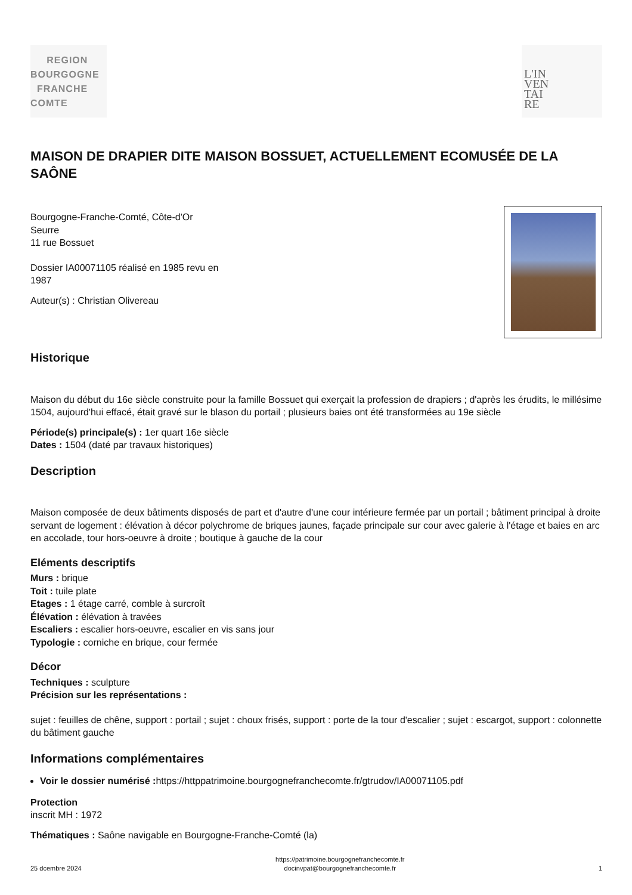REGION
BOURGOGNE
FRANCHE
COMTE
L'IN
VEN
TAI
RE
MAISON DE DRAPIER DITE MAISON BOSSUET, ACTUELLEMENT ECOMUSÉE DE LA SAÔNE
Bourgogne-Franche-Comté, Côte-d'Or
Seurre
11 rue Bossuet
Dossier IA00071105 réalisé en 1985 revu en 1987
Auteur(s) : Christian Olivereau
Historique
Maison du début du 16e siècle construite pour la famille Bossuet qui exerçait la profession de drapiers ; d'après les érudits, le millésime 1504, aujourd'hui effacé, était gravé sur le blason du portail ; plusieurs baies ont été transformées au 19e siècle
Période(s) principale(s) : 1er quart 16e siècle
Dates : 1504 (daté par travaux historiques)
Description
Maison composée de deux bâtiments disposés de part et d'autre d'une cour intérieure fermée par un portail ; bâtiment principal à droite servant de logement : élévation à décor polychrome de briques jaunes, façade principale sur cour avec galerie à l'étage et baies en arc en accolade, tour hors-oeuvre à droite ; boutique à gauche de la cour
Eléments descriptifs
Murs : brique
Toit : tuile plate
Etages : 1 étage carré, comble à surcroît
Élévation : élévation à travées
Escaliers : escalier hors-oeuvre, escalier en vis sans jour
Typologie : corniche en brique, cour fermée
Décor
Techniques : sculpture
Précision sur les représentations :
sujet : feuilles de chêne, support : portail ; sujet : choux frisés, support : porte de la tour d'escalier ; sujet : escargot, support : colonnette du bâtiment gauche
Informations complémentaires
Voir le dossier numérisé : https://httppatrimoine.bourgognefranchecomte.fr/gtrudov/IA00071105.pdf
Protection
inscrit MH : 1972
Thématiques : Saône navigable en Bourgogne-Franche-Comté (la)
25 dcembre 2024 https://patrimoine.bourgognefranchecomte.fr
docinvpat@bourgognefranchecomte.fr 1